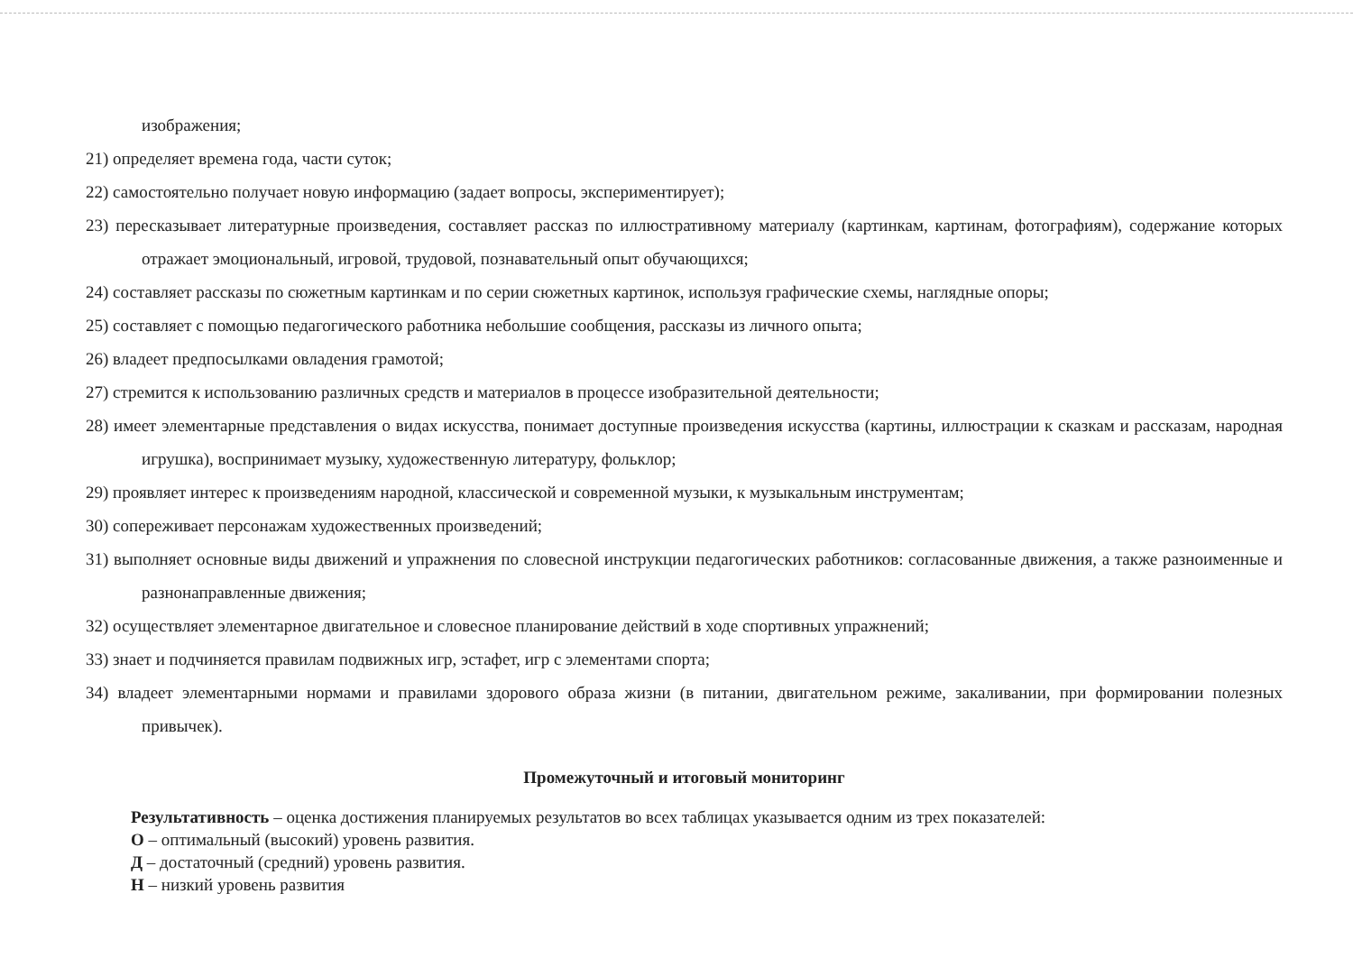изображения;
21) определяет времена года, части суток;
22) самостоятельно получает новую информацию (задает вопросы, экспериментирует);
23) пересказывает литературные произведения, составляет рассказ по иллюстративному материалу (картинкам, картинам, фотографиям), содержание которых отражает эмоциональный, игровой, трудовой, познавательный опыт обучающихся;
24) составляет рассказы по сюжетным картинкам и по серии сюжетных картинок, используя графические схемы, наглядные опоры;
25) составляет с помощью педагогического работника небольшие сообщения, рассказы из личного опыта;
26) владеет предпосылками овладения грамотой;
27) стремится к использованию различных средств и материалов в процессе изобразительной деятельности;
28) имеет элементарные представления о видах искусства, понимает доступные произведения искусства (картины, иллюстрации к сказкам и рассказам, народная игрушка), воспринимает музыку, художественную литературу, фольклор;
29) проявляет интерес к произведениям народной, классической и современной музыки, к музыкальным инструментам;
30) сопереживает персонажам художественных произведений;
31) выполняет основные виды движений и упражнения по словесной инструкции педагогических работников: согласованные движения, а также разноименные и разнонаправленные движения;
32) осуществляет элементарное двигательное и словесное планирование действий в ходе спортивных упражнений;
33) знает и подчиняется правилам подвижных игр, эстафет, игр с элементами спорта;
34) владеет элементарными нормами и правилами здорового образа жизни (в питании, двигательном режиме, закаливании, при формировании полезных привычек).
Промежуточный и итоговый мониторинг
Результативность – оценка достижения планируемых результатов во всех таблицах указывается одним из трех показателей:
О – оптимальный (высокий) уровень развития.
Д – достаточный (средний) уровень развития.
Н – низкий уровень развития